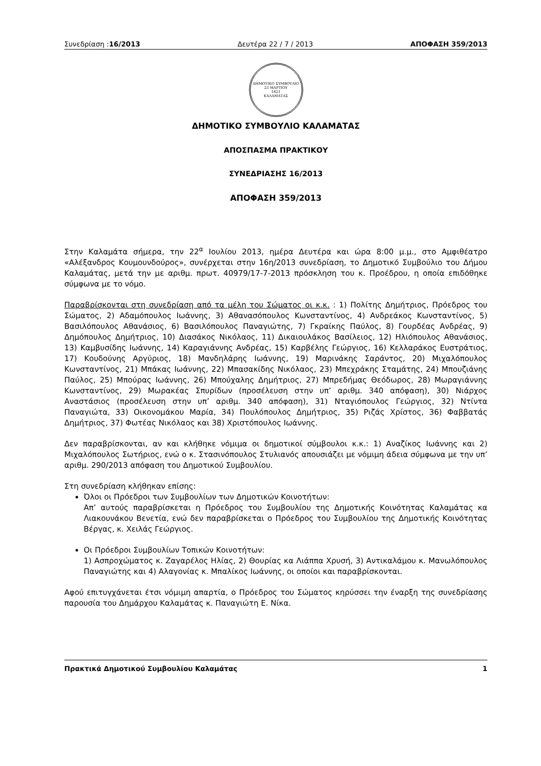Συνεδρίαση :16/2013 Δευτέρα 22 / 7 / 2013 ΑΠΟΦΑΣΗ 359/2013
ΔΗΜΟΤΙΚΟ ΣΥΜΒΟΥΛΙΟ
23 ΜΑΡΤΙΟΥ
1821
ΚΑΛΑΜΑΤΑΣ
ΔΗΜΟΤΙΚΟ ΣΥΜΒΟΥΛΙΟ ΚΑΛΑΜΑΤΑΣ
ΑΠΟΣΠΑΣΜΑ ΠΡΑΚΤΙΚΟΥ
ΣΥΝΕΔΡΙΑΣΗΣ 16/2013
ΑΠΟΦΑΣΗ 359/2013
Στην Καλαμάτα σήμερα, την 22<sup>α</sup> Ιουλίου 2013, ημέρα Δευτέρα και ώρα 8:00 μ.μ., στο Αμφιθέατρο «Αλέξανδρος Κουμουνδούρος», συνέρχεται στην 16η/2013 συνεδρίαση, το Δημοτικό Συμβούλιο του Δήμου Καλαμάτας, μετά την με αριθμ. πρωτ. 40979/17-7-2013 πρόσκληση του κ. Προέδρου, η οποία επιδόθηκε σύμφωνα με το νόμο.
Παραβρίσκονται στη συνεδρίαση από τα μέλη του Σώματος οι κ.κ. : 1) Πολίτης Δημήτριος, Πρόεδρος του Σώματος, 2) Αδαμόπουλος Ιωάννης, 3) Αθανασόπουλος Κωνσταντίνος, 4) Ανδρεάκος Κωνσταντίνος, 5) Βασιλόπουλος Αθανάσιος, 6) Βασιλόπουλος Παναγιώτης, 7) Γκραίκης Παύλος, 8) Γουρδέας Ανδρέας, 9) Δημόπουλος Δημήτριος, 10) Διασάκος Νικόλαος, 11) Δικαιουλάκος Βασίλειος, 12) Ηλιόπουλος Αθανάσιος, 13) Καμβυσίδης Ιωάννης, 14) Καραγιάννης Ανδρέας, 15) Καρβέλης Γεώργιος, 16) Κελλαράκος Ευστράτιος, 17) Κουδούνης Αργύριος, 18) Μανδηλάρης Ιωάννης, 19) Μαρινάκης Σαράντος, 20) Μιχαλόπουλος Κωνσταντίνος, 21) Μπάκας Ιωάννης, 22) Μπασακίδης Νικόλαος, 23) Μπεχράκης Σταμάτης, 24) Μπουζιάνης Παύλος, 25) Μπούρας Ιωάννης, 26) Μπούχαλης Δημήτριος, 27) Μπρεδήμας Θεόδωρος, 28) Μωραγιάννης Κωνσταντίνος, 29) Μωρακέας Σπυρίδων (προσέλευση στην υπ’ αριθμ. 340 απόφαση), 30) Νιάρχος Αναστάσιος (προσέλευση στην υπ’ αριθμ. 340 απόφαση), 31) Νταγιόπουλος Γεώργιος, 32) Ντίντα Παναγιώτα, 33) Οικονομάκου Μαρία, 34) Πουλόπουλος Δημήτριος, 35) Ριζάς Χρίστος, 36) Φαββατάς Δημήτριος, 37) Φωτέας Νικόλαος και 38) Χριστόπουλος Ιωάννης.
Δεν παραβρίσκονται, αν και κλήθηκε νόμιμα οι δημοτικοί σύμβουλοι κ.κ.: 1) Αναζίκος Ιωάννης και 2) Μιχαλόπουλος Σωτήριος, ενώ ο κ. Στασινόπουλος Στυλιανός απουσιάζει με νόμιμη άδεια σύμφωνα με την υπ’ αριθμ. 290/2013 απόφαση του Δημοτικού Συμβουλίου.
Στη συνεδρίαση κλήθηκαν επίσης:
Όλοι οι Πρόεδροι των Συμβουλίων των Δημοτικών Κοινοτήτων:
Απ’ αυτούς παραβρίσκεται η Πρόεδρος του Συμβουλίου της Δημοτικής Κοινότητας Καλαμάτας κα Λιακουνάκου Βενετία, ενώ δεν παραβρίσκεται ο Πρόεδρος του Συμβουλίου της Δημοτικής Κοινότητας Βέργας, κ. Χειλάς Γεώργιος.
Οι Πρόεδροι Συμβουλίων Τοπικών Κοινοτήτων:
1) Ασπροχώματος κ. Ζαγαρέλος Ηλίας, 2) Θουρίας κα Λιάππα Χρυσή, 3) Αντικαλάμου κ. Μανωλόπουλος Παναγιώτης και 4) Αλαγονίας κ. Μπαλίκος Ιωάννης, οι οποίοι και παραβρίσκονται.
Αφού επιτυγχάνεται έτσι νόμιμη απαρτία, ο Πρόεδρος του Σώματος κηρύσσει την έναρξη της συνεδρίασης παρουσία του Δημάρχου Καλαμάτας κ. Παναγιώτη Ε. Νίκα.
Πρακτικά Δημοτικού Συμβουλίου Καλαμάτας 1